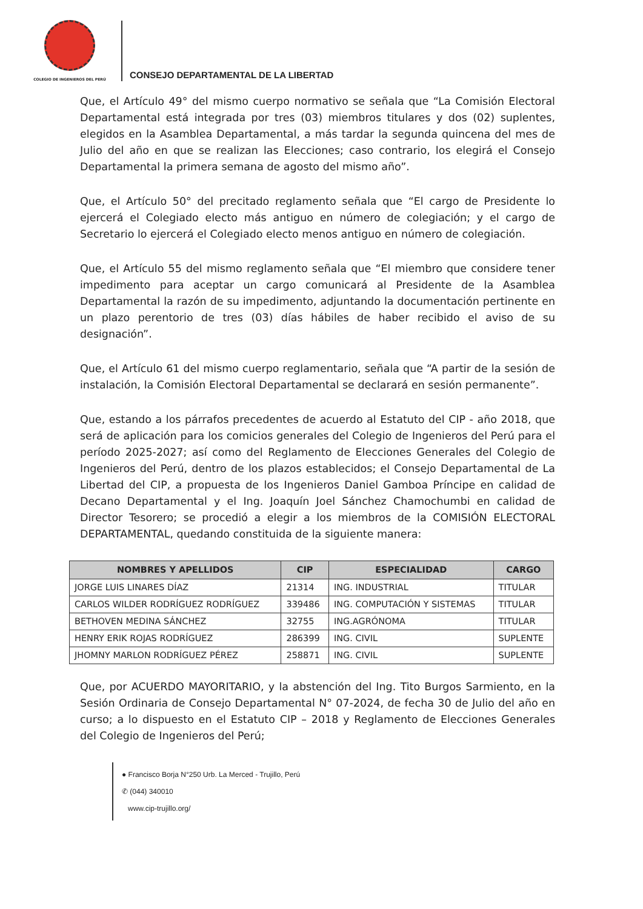COLEGIO DE INGENIEROS DEL PERÚ
CONSEJO DEPARTAMENTAL DE LA LIBERTAD
Que, el Artículo 49° del mismo cuerpo normativo se señala que “La Comisión Electoral Departamental está integrada por tres (03) miembros titulares y dos (02) suplentes, elegidos en la Asamblea Departamental, a más tardar la segunda quincena del mes de Julio del año en que se realizan las Elecciones; caso contrario, los elegirá el Consejo Departamental la primera semana de agosto del mismo año”.
Que, el Artículo 50° del precitado reglamento señala que “El cargo de Presidente lo ejercerá el Colegiado electo más antiguo en número de colegiación; y el cargo de Secretario lo ejercerá el Colegiado electo menos antiguo en número de colegiación.
Que, el Artículo 55 del mismo reglamento señala que “El miembro que considere tener impedimento para aceptar un cargo comunicará al Presidente de la Asamblea Departamental la razón de su impedimento, adjuntando la documentación pertinente en un plazo perentorio de tres (03) días hábiles de haber recibido el aviso de su designación”.
Que, el Artículo 61 del mismo cuerpo reglamentario, señala que “A partir de la sesión de instalación, la Comisión Electoral Departamental se declarará en sesión permanente”.
Que, estando a los párrafos precedentes de acuerdo al Estatuto del CIP - año 2018, que será de aplicación para los comicios generales del Colegio de Ingenieros del Perú para el período 2025-2027; así como del Reglamento de Elecciones Generales del Colegio de Ingenieros del Perú, dentro de los plazos establecidos; el Consejo Departamental de La Libertad del CIP, a propuesta de los Ingenieros Daniel Gamboa Príncipe en calidad de Decano Departamental y el Ing. Joaquín Joel Sánchez Chamochumbi en calidad de Director Tesorero; se procedió a elegir a los miembros de la COMISIÓN ELECTORAL DEPARTAMENTAL, quedando constituida de la siguiente manera:
| NOMBRES Y APELLIDOS | CIP | ESPECIALIDAD | CARGO |
| --- | --- | --- | --- |
| JORGE LUIS LINARES DÍAZ | 21314 | ING. INDUSTRIAL | TITULAR |
| CARLOS WILDER RODRÍGUEZ RODRÍGUEZ | 339486 | ING. COMPUTACIÓN Y SISTEMAS | TITULAR |
| BETHOVEN MEDINA SÁNCHEZ | 32755 | ING.AGRÓNOMA | TITULAR |
| HENRY ERIK ROJAS RODRÍGUEZ | 286399 | ING. CIVIL | SUPLENTE |
| JHOMNY MARLON RODRÍGUEZ PÉREZ | 258871 | ING. CIVIL | SUPLENTE |
Que, por ACUERDO MAYORITARIO, y la abstención del Ing. Tito Burgos Sarmiento, en la Sesión Ordinaria de Consejo Departamental N° 07-2024, de fecha 30 de Julio del año en curso; a lo dispuesto en el Estatuto CIP – 2018 y Reglamento de Elecciones Generales del Colegio de Ingenieros del Perú;
● Francisco Borja N°250 Urb. La Merced - Trujillo, Perú
✆ (044) 340010
www.cip-trujillo.org/